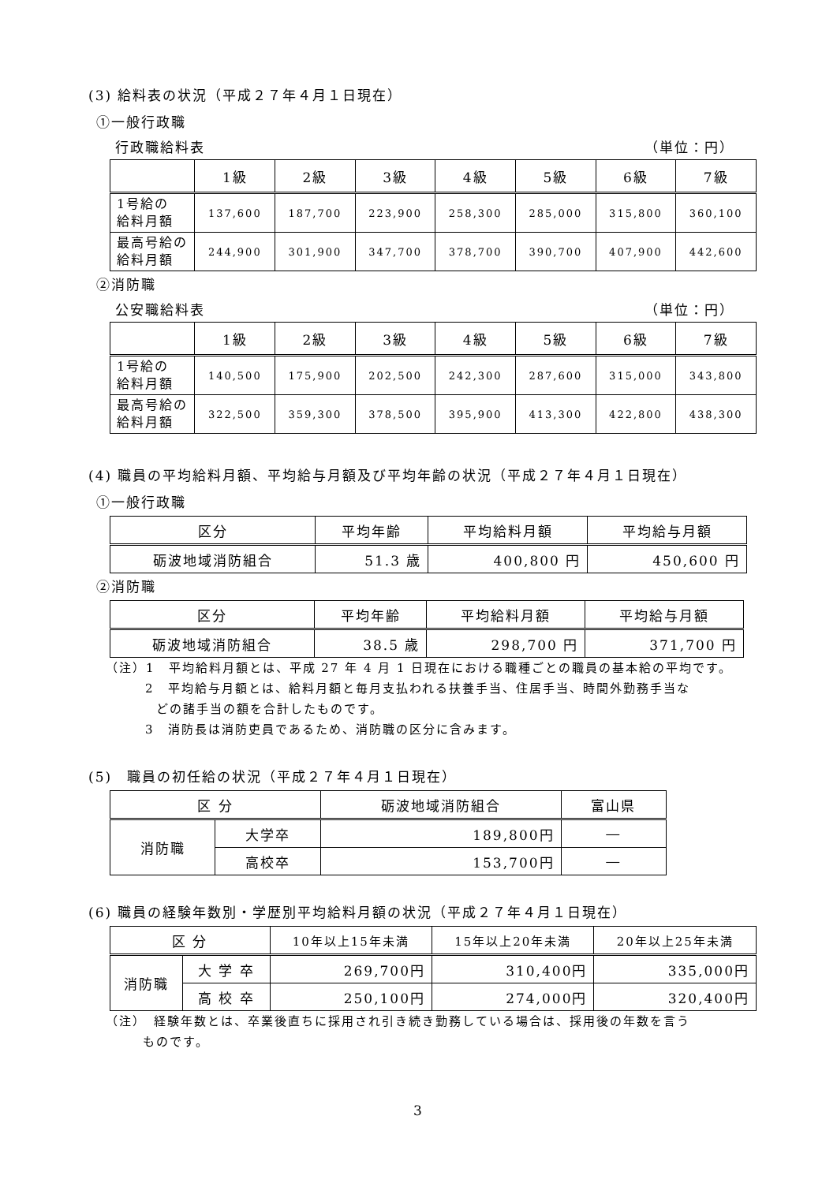(3) 給料表の状況（平成２７年４月１日現在）
①一般行政職
行政職給料表 （単位：円）
| | 1級 | 2級 | 3級 | 4級 | 5級 | 6級 | 7級 |
| --- | --- | --- | --- | --- | --- | --- | --- |
| 1号給の 給料月額 | 137,600 | 187,700 | 223,900 | 258,300 | 285,000 | 315,800 | 360,100 |
| 最高号給の 給料月額 | 244,900 | 301,900 | 347,700 | 378,700 | 390,700 | 407,900 | 442,600 |
②消防職
公安職給料表 （単位：円）
| | 1級 | 2級 | 3級 | 4級 | 5級 | 6級 | 7級 |
| --- | --- | --- | --- | --- | --- | --- | --- |
| 1号給の 給料月額 | 140,500 | 175,900 | 202,500 | 242,300 | 287,600 | 315,000 | 343,800 |
| 最高号給の 給料月額 | 322,500 | 359,300 | 378,500 | 395,900 | 413,300 | 422,800 | 438,300 |
(4) 職員の平均給料月額、平均給与月額及び平均年齢の状況（平成２７年４月１日現在）
①一般行政職
| 区分 | 平均年齢 | 平均給料月額 | 平均給与月額 |
| --- | --- | --- | --- |
| 砺波地域消防組合 | 51.3 歳 | 400,800 円 | 450,600 円 |
②消防職
| 区分 | 平均年齢 | 平均給料月額 | 平均給与月額 |
| --- | --- | --- | --- |
| 砺波地域消防組合 | 38.5 歳 | 298,700 円 | 371,700 円 |
（注）1　平均給料月額とは、平成 27 年 4 月 1 日現在における職種ごとの職員の基本給の平均です。
2　平均給与月額とは、給料月額と毎月支払われる扶養手当、住居手当、時間外勤務手当な
どの諸手当の額を合計したものです。
3　消防長は消防吏員であるため、消防職の区分に含みます。
(5)　職員の初任給の状況（平成２７年４月１日現在）
| 区 分 | | 砺波地域消防組合 | 富山県 |
| --- | --- | --- | --- |
| 消防職 | 大学卒 | 189,800円 | ― |
| | 高校卒 | 153,700円 | ― |
(6) 職員の経験年数別・学歴別平均給料月額の状況（平成２７年４月１日現在）
| 区 分 | | 10年以上15年未満 | 15年以上20年未満 | 20年以上25年未満 |
| --- | --- | --- | --- | --- |
| 消防職 | 大 学 卒 | 269,700円 | 310,400円 | 335,000円 |
| | 高 校 卒 | 250,100円 | 274,000円 | 320,400円 |
（注）　経験年数とは、卒業後直ちに採用され引き続き勤務している場合は、採用後の年数を言う
ものです。
3